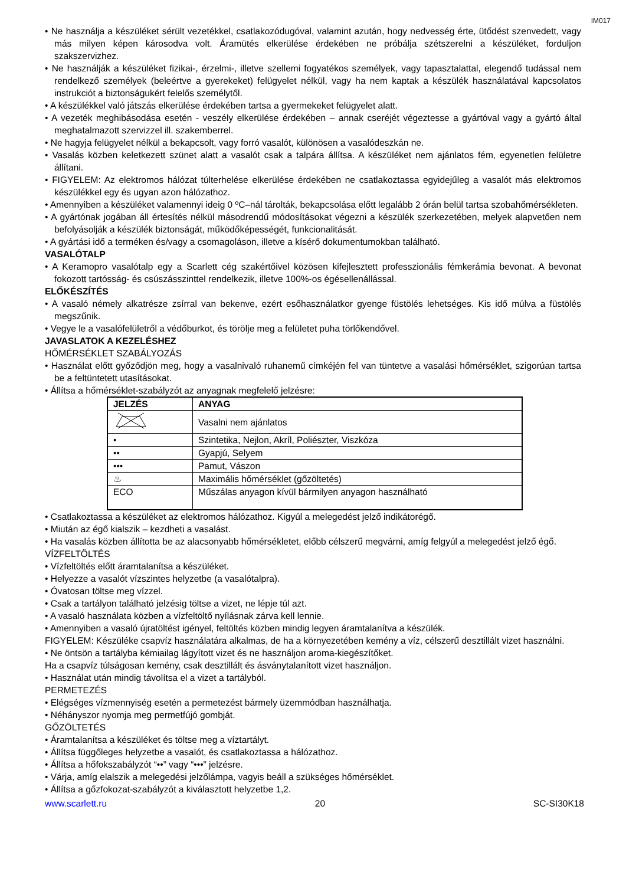IM017
Ne használja a készüléket sérült vezetékkel, csatlakozódugóval, valamint azután, hogy nedvesség érte, ütődést szenvedett, vagy más milyen képen károsodva volt. Áramütés elkerülése érdekében ne próbálja szétszerelni a készüléket, forduljon szakszervizhez.
Ne használják a készüléket fizikai-, érzelmi-, illetve szellemi fogyatékos személyek, vagy tapasztalattal, elegendő tudással nem rendelkező személyek (beleértve a gyerekeket) felügyelet nélkül, vagy ha nem kaptak a készülék használatával kapcsolatos instrukciót a biztonságukért felelős személytől.
A készülékkel való játszás elkerülése érdekében tartsa a gyermekeket felügyelet alatt.
A vezeték meghibásodása esetén - veszély elkerülése érdekében – annak cseréjét végeztesse a gyártóval vagy a gyártó által meghatalmazott szervizzel ill. szakemberrel.
Ne hagyja felügyelet nélkül a bekapcsolt, vagy forró vasalót, különösen a vasalódeszkán ne.
Vasalás közben keletkezett szünet alatt a vasalót csak a talpára állítsa. A készüléket nem ajánlatos fém, egyenetlen felületre állítani.
FIGYELEM: Az elektromos hálózat túlterhelése elkerülése érdekében ne csatlakoztassa egyidejűleg a vasalót más elektromos készülékkel egy és ugyan azon hálózathoz.
Amennyiben a készüléket valamennyi ideig 0 ºC–nál tárolták, bekapcsolása előtt legalább 2 órán belül tartsa szobahőmérsékleten.
A gyártónak jogában áll értesítés nélkül másodrendű módosításokat végezni a készülék szerkezetében, melyek alapvetően nem befolyásolják a készülék biztonságát, működőképességét, funkcionalitását.
A gyártási idő a terméken és/vagy a csomagoláson, illetve a kísérő dokumentumokban található.
VASALÓTALP
A Keramopro vasalótalp egy a Scarlett cég szakértőivel közösen kifejlesztett professzionális fémkerámia bevonat. A bevonat fokozott tartósság- és csúszásszinttel rendelkezik, illetve 100%-os égésellenállással.
ELŐKÉSZÍTÉS
A vasaló némely alkatrésze zsírral van bekenve, ezért esőhasználatkor gyenge füstölés lehetséges. Kis idő múlva a füstölés megszűnik.
Vegye le a vasalófelületről a védőburkot, és törölje meg a felületet puha törlőkendővel.
JAVASLATOK A KEZELÉSHEZ
HŐMÉRSÉKLET SZABÁLYOZÁS
Használat előtt győződjön meg, hogy a vasalnivaló ruhanemű címkéjén fel van tüntetve a vasalási hőmérséklet, szigorúan tartsa be a feltüntetett utasításokat.
Állítsa a hőmérséklet-szabályzót az anyagnak megfelelő jelzésre:
| JELZÉS | ANYAG |
| --- | --- |
| | Vasalni nem ajánlatos |
| • | Szintetika, Nejlon, Akríl, Poliészter, Viszkóza |
| •• | Gyapjú, Selyem |
| ••• | Pamut, Vászon |
| ♨ | Maximális hőmérséklet (gőzöltetés) |
| ECO | Műszálas anyagon kívül bármilyen anyagon használható |
Csatlakoztassa a készüléket az elektromos hálózathoz. Kigyúl a melegedést jelző indikátorégő.
Miután az égő kialszik – kezdheti a vasalást.
Ha vasalás közben állította be az alacsonyabb hőmérsékletet, előbb célszerű megvárni, amíg felgyúl a melegedést jelző égő.
VÍZFELTÖLTÉS
Vízfeltöltés előtt áramtalanítsa a készüléket.
Helyezze a vasalót vízszintes helyzetbe (a vasalótalpra).
Óvatosan töltse meg vízzel.
Csak a tartályon található jelzésig töltse a vizet, ne lépje túl azt.
A vasaló használata közben a vízfeltöltő nyílásnak zárva kell lennie.
Amennyiben a vasaló újratöltést igényel, feltöltés közben mindig legyen áramtalanítva a készülék.
FIGYELEM: Készüléke csapvíz használatára alkalmas, de ha a környezetében kemény a víz, célszerű desztillált vizet használni.
Ne öntsön a tartályba kémiailag lágyított vizet és ne használjon aroma-kiegészítőket.
Ha a csapvíz túlságosan kemény, csak desztillált és ásványtalanított vizet használjon.
Használat után mindig távolítsa el a vizet a tartályból.
PERMETEZÉS
Elégséges vízmennyiség esetén a permetezést bármely üzemmódban használhatja.
Néhányszor nyomja meg permetfújó gombját.
GŐZÖLTETÉS
Áramtalanítsa a készüléket és töltse meg a víztartályt.
Állítsa függőleges helyzetbe a vasalót, és csatlakoztassa a hálózathoz.
Állítsa a hőfokszabályzót “••” vagy “•••” jelzésre.
Várja, amíg elalszik a melegedési jelzőlámpa, vagyis beáll a szükséges hőmérséklet.
Állítsa a gőzfokozat-szabályzót a kiválasztott helyzetbe 1,2.
www.scarlett.ru 20 SC-SI30K18